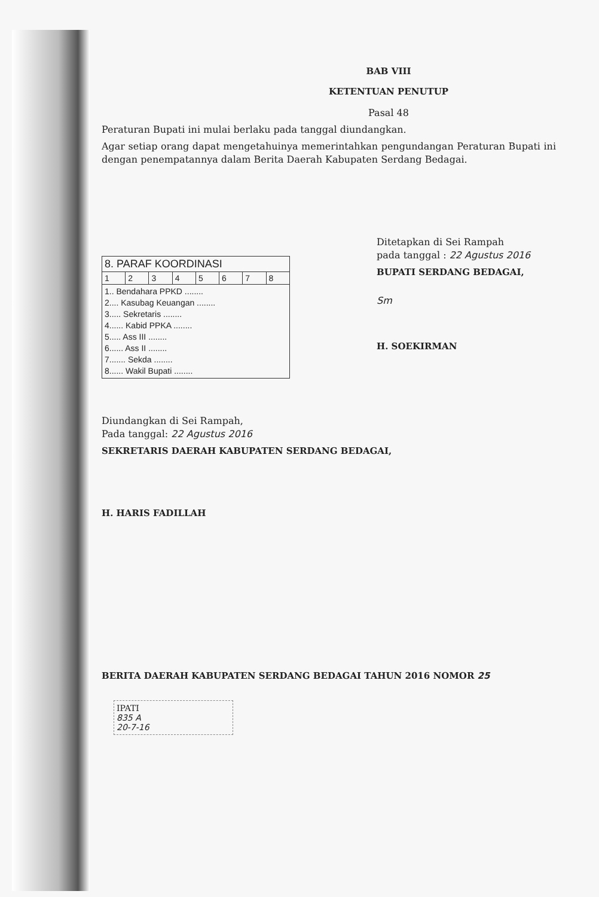BAB VIII
KETENTUAN PENUTUP
Pasal 48
Peraturan Bupati ini mulai berlaku pada tanggal diundangkan.
Agar setiap orang dapat mengetahuinya memerintahkan pengundangan Peraturan Bupati ini dengan penempatannya dalam Berita Daerah Kabupaten Serdang Bedagai.
| 8. PARAF KOORDINASI | | | | | | | |
| 1 | 2 | 3 | 4 | 5 | 6 | 7 | 8 |
| 1.. Bendahara PPKD ........ 2.... Kasubag Keuangan ........ 3..... Sekretaris ........ 4...... Kabid PPKA ........ 5..... Ass III ........ 6...... Ass II ........ 7....... Sekda ........ 8...... Wakil Bupati ........ | | | | | | | |
Ditetapkan di Sei Rampah
pada tanggal : 22 Agustus 2016
BUPATI SERDANG BEDAGAI,
Sm
H. SOEKIRMAN
Diundangkan di Sei Rampah,
Pada tanggal: 22 Agustus 2016
SEKRETARIS DAERAH KABUPATEN SERDANG BEDAGAI,
H. HARIS FADILLAH
BERITA DAERAH KABUPATEN SERDANG BEDAGAI TAHUN 2016 NOMOR 25
IPATI
835 A
20-7-16